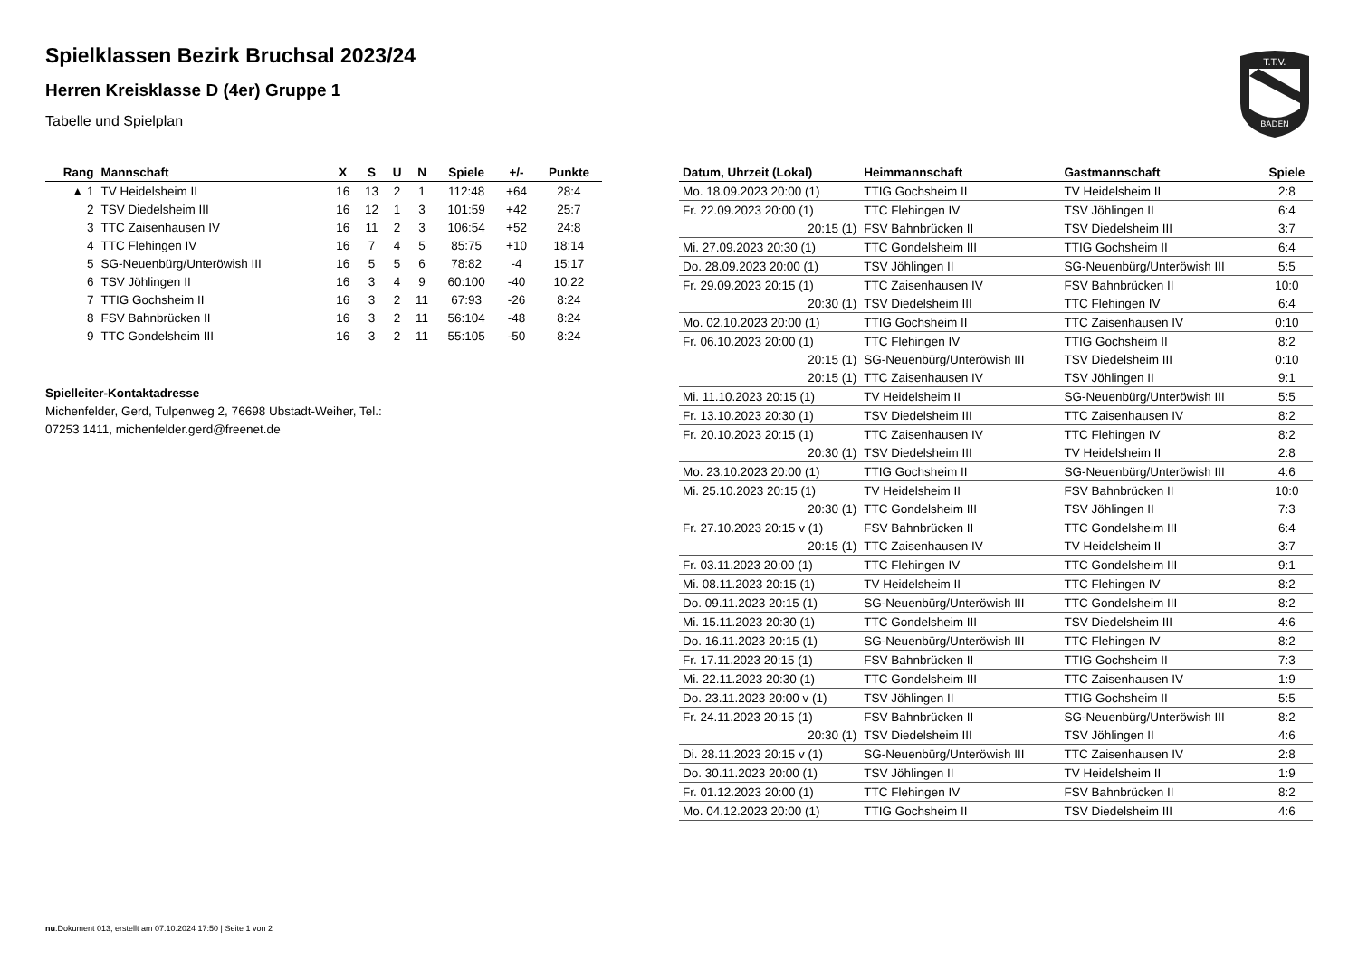Spielklassen Bezirk Bruchsal 2023/24
Herren Kreisklasse D (4er) Gruppe 1
Tabelle und Spielplan
T.T.V.
BADEN
| Rang | Mannschaft | X | S | U | N | Spiele | +/- | Punkte |
| --- | --- | --- | --- | --- | --- | --- | --- | --- |
| ▲ 1 | TV Heidelsheim II | 16 | 13 | 2 | 1 | 112:48 | +64 | 28:4 |
| 2 | TSV Diedelsheim III | 16 | 12 | 1 | 3 | 101:59 | +42 | 25:7 |
| 3 | TTC Zaisenhausen IV | 16 | 11 | 2 | 3 | 106:54 | +52 | 24:8 |
| 4 | TTC Flehingen IV | 16 | 7 | 4 | 5 | 85:75 | +10 | 18:14 |
| 5 | SG-Neuenbürg/Unteröwish III | 16 | 5 | 5 | 6 | 78:82 | -4 | 15:17 |
| 6 | TSV Jöhlingen II | 16 | 3 | 4 | 9 | 60:100 | -40 | 10:22 |
| 7 | TTIG Gochsheim II | 16 | 3 | 2 | 11 | 67:93 | -26 | 8:24 |
| 8 | FSV Bahnbrücken II | 16 | 3 | 2 | 11 | 56:104 | -48 | 8:24 |
| 9 | TTC Gondelsheim III | 16 | 3 | 2 | 11 | 55:105 | -50 | 8:24 |
Spielleiter-Kontaktadresse
Michenfelder, Gerd, Tulpenweg 2, 76698 Ubstadt-Weiher, Tel.:
07253 1411, michenfelder.gerd@freenet.de
| Datum, Uhrzeit (Lokal) | Heimmannschaft | Gastmannschaft | Spiele |
| --- | --- | --- | --- |
| Mo. 18.09.2023 20:00 (1) | TTIG Gochsheim II | TV Heidelsheim II | 2:8 |
| Fr. 22.09.2023 20:00 (1) | TTC Flehingen IV | TSV Jöhlingen II | 6:4 |
| 20:15 (1) | FSV Bahnbrücken II | TSV Diedelsheim III | 3:7 |
| Mi. 27.09.2023 20:30 (1) | TTC Gondelsheim III | TTIG Gochsheim II | 6:4 |
| Do. 28.09.2023 20:00 (1) | TSV Jöhlingen II | SG-Neuenbürg/Unteröwish III | 5:5 |
| Fr. 29.09.2023 20:15 (1) | TTC Zaisenhausen IV | FSV Bahnbrücken II | 10:0 |
| 20:30 (1) | TSV Diedelsheim III | TTC Flehingen IV | 6:4 |
| Mo. 02.10.2023 20:00 (1) | TTIG Gochsheim II | TTC Zaisenhausen IV | 0:10 |
| Fr. 06.10.2023 20:00 (1) | TTC Flehingen IV | TTIG Gochsheim II | 8:2 |
| 20:15 (1) | SG-Neuenbürg/Unteröwish III | TSV Diedelsheim III | 0:10 |
| 20:15 (1) | TTC Zaisenhausen IV | TSV Jöhlingen II | 9:1 |
| Mi. 11.10.2023 20:15 (1) | TV Heidelsheim II | SG-Neuenbürg/Unteröwish III | 5:5 |
| Fr. 13.10.2023 20:30 (1) | TSV Diedelsheim III | TTC Zaisenhausen IV | 8:2 |
| Fr. 20.10.2023 20:15 (1) | TTC Zaisenhausen IV | TTC Flehingen IV | 8:2 |
| 20:30 (1) | TSV Diedelsheim III | TV Heidelsheim II | 2:8 |
| Mo. 23.10.2023 20:00 (1) | TTIG Gochsheim II | SG-Neuenbürg/Unteröwish III | 4:6 |
| Mi. 25.10.2023 20:15 (1) | TV Heidelsheim II | FSV Bahnbrücken II | 10:0 |
| 20:30 (1) | TTC Gondelsheim III | TSV Jöhlingen II | 7:3 |
| Fr. 27.10.2023 20:15 v (1) | FSV Bahnbrücken II | TTC Gondelsheim III | 6:4 |
| 20:15 (1) | TTC Zaisenhausen IV | TV Heidelsheim II | 3:7 |
| Fr. 03.11.2023 20:00 (1) | TTC Flehingen IV | TTC Gondelsheim III | 9:1 |
| Mi. 08.11.2023 20:15 (1) | TV Heidelsheim II | TTC Flehingen IV | 8:2 |
| Do. 09.11.2023 20:15 (1) | SG-Neuenbürg/Unteröwish III | TTC Gondelsheim III | 8:2 |
| Mi. 15.11.2023 20:30 (1) | TTC Gondelsheim III | TSV Diedelsheim III | 4:6 |
| Do. 16.11.2023 20:15 (1) | SG-Neuenbürg/Unteröwish III | TTC Flehingen IV | 8:2 |
| Fr. 17.11.2023 20:15 (1) | FSV Bahnbrücken II | TTIG Gochsheim II | 7:3 |
| Mi. 22.11.2023 20:30 (1) | TTC Gondelsheim III | TTC Zaisenhausen IV | 1:9 |
| Do. 23.11.2023 20:00 v (1) | TSV Jöhlingen II | TTIG Gochsheim II | 5:5 |
| Fr. 24.11.2023 20:15 (1) | FSV Bahnbrücken II | SG-Neuenbürg/Unteröwish III | 8:2 |
| 20:30 (1) | TSV Diedelsheim III | TSV Jöhlingen II | 4:6 |
| Di. 28.11.2023 20:15 v (1) | SG-Neuenbürg/Unteröwish III | TTC Zaisenhausen IV | 2:8 |
| Do. 30.11.2023 20:00 (1) | TSV Jöhlingen II | TV Heidelsheim II | 1:9 |
| Fr. 01.12.2023 20:00 (1) | TTC Flehingen IV | FSV Bahnbrücken II | 8:2 |
| Mo. 04.12.2023 20:00 (1) | TTIG Gochsheim II | TSV Diedelsheim III | 4:6 |
nu.Dokument 013, erstellt am 07.10.2024 17:50 | Seite 1 von 2